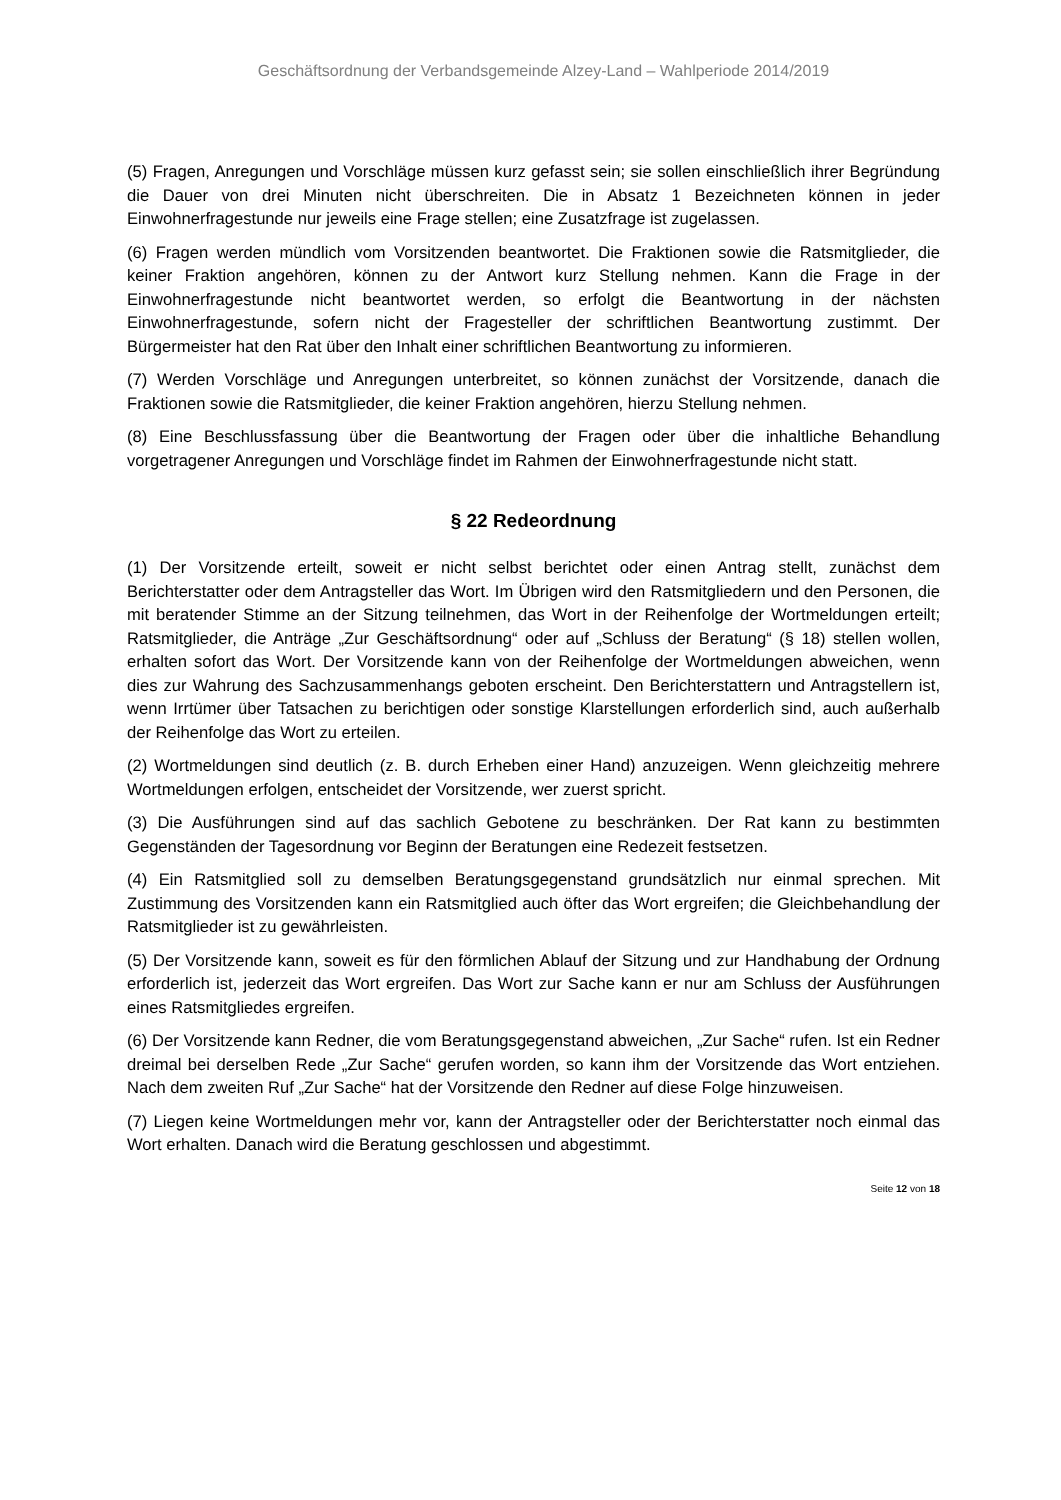Geschäftsordnung der Verbandsgemeinde Alzey-Land – Wahlperiode 2014/2019
(5) Fragen, Anregungen und Vorschläge müssen kurz gefasst sein; sie sollen einschließlich ihrer Begründung die Dauer von drei Minuten nicht überschreiten. Die in Absatz 1 Bezeichneten können in jeder Einwohnerfragestunde nur jeweils eine Frage stellen; eine Zusatzfrage ist zugelassen.
(6) Fragen werden mündlich vom Vorsitzenden beantwortet. Die Fraktionen sowie die Ratsmitglieder, die keiner Fraktion angehören, können zu der Antwort kurz Stellung nehmen. Kann die Frage in der Einwohnerfragestunde nicht beantwortet werden, so erfolgt die Beantwortung in der nächsten Einwohnerfragestunde, sofern nicht der Fragesteller der schriftlichen Beantwortung zustimmt. Der Bürgermeister hat den Rat über den Inhalt einer schriftlichen Beantwortung zu informieren.
(7) Werden Vorschläge und Anregungen unterbreitet, so können zunächst der Vorsitzende, danach die Fraktionen sowie die Ratsmitglieder, die keiner Fraktion angehören, hierzu Stellung nehmen.
(8) Eine Beschlussfassung über die Beantwortung der Fragen oder über die inhaltliche Behandlung vorgetragener Anregungen und Vorschläge findet im Rahmen der Einwohnerfragestunde nicht statt.
§ 22 Redeordnung
(1) Der Vorsitzende erteilt, soweit er nicht selbst berichtet oder einen Antrag stellt, zunächst dem Berichterstatter oder dem Antragsteller das Wort. Im Übrigen wird den Ratsmitgliedern und den Personen, die mit beratender Stimme an der Sitzung teilnehmen, das Wort in der Reihenfolge der Wortmeldungen erteilt; Ratsmitglieder, die Anträge „Zur Geschäftsordnung“ oder auf „Schluss der Beratung“ (§ 18) stellen wollen, erhalten sofort das Wort. Der Vorsitzende kann von der Reihenfolge der Wortmeldungen abweichen, wenn dies zur Wahrung des Sachzusammenhangs geboten erscheint. Den Berichterstattern und Antragstellern ist, wenn Irrtümer über Tatsachen zu berichtigen oder sonstige Klarstellungen erforderlich sind, auch außerhalb der Reihenfolge das Wort zu erteilen.
(2) Wortmeldungen sind deutlich (z. B. durch Erheben einer Hand) anzuzeigen. Wenn gleichzeitig mehrere Wortmeldungen erfolgen, entscheidet der Vorsitzende, wer zuerst spricht.
(3) Die Ausführungen sind auf das sachlich Gebotene zu beschränken. Der Rat kann zu bestimmten Gegenständen der Tagesordnung vor Beginn der Beratungen eine Redezeit festsetzen.
(4) Ein Ratsmitglied soll zu demselben Beratungsgegenstand grundsätzlich nur einmal sprechen. Mit Zustimmung des Vorsitzenden kann ein Ratsmitglied auch öfter das Wort ergreifen; die Gleichbehandlung der Ratsmitglieder ist zu gewährleisten.
(5) Der Vorsitzende kann, soweit es für den förmlichen Ablauf der Sitzung und zur Handhabung der Ordnung erforderlich ist, jederzeit das Wort ergreifen. Das Wort zur Sache kann er nur am Schluss der Ausführungen eines Ratsmitgliedes ergreifen.
(6) Der Vorsitzende kann Redner, die vom Beratungsgegenstand abweichen, „Zur Sache“ rufen. Ist ein Redner dreimal bei derselben Rede „Zur Sache“ gerufen worden, so kann ihm der Vorsitzende das Wort entziehen. Nach dem zweiten Ruf „Zur Sache“ hat der Vorsitzende den Redner auf diese Folge hinzuweisen.
(7) Liegen keine Wortmeldungen mehr vor, kann der Antragsteller oder der Berichterstatter noch einmal das Wort erhalten. Danach wird die Beratung geschlossen und abgestimmt.
Seite 12 von 18